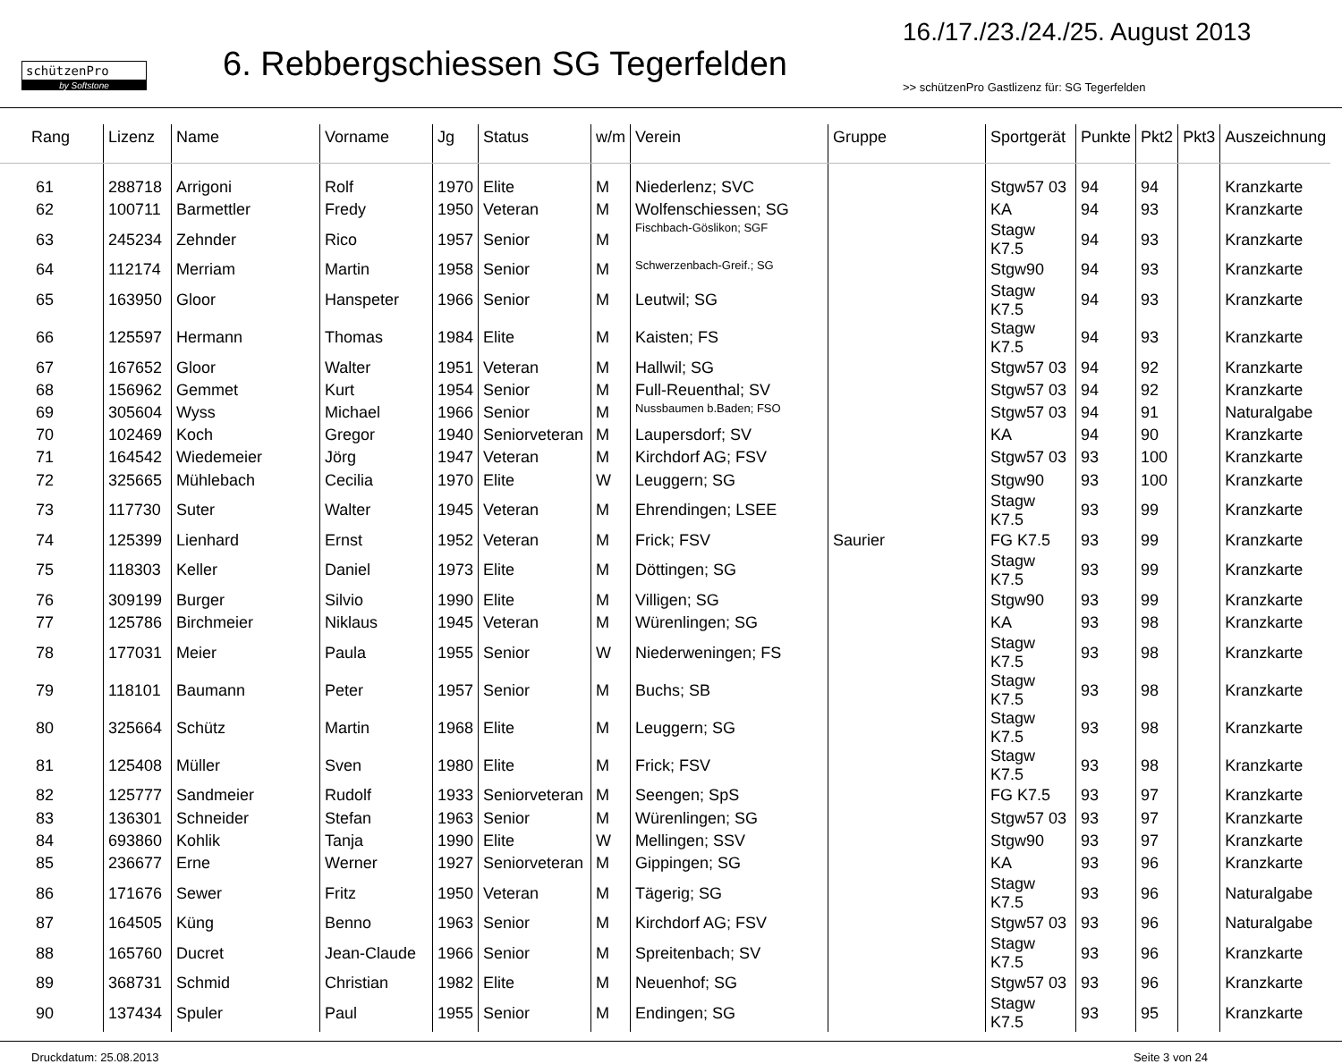schützenPro
by Softstone
6. Rebbergschiessen SG Tegerfelden
16./17./23./24./25. August 2013
>> schützenPro Gastlizenz für: SG Tegerfelden
| Rang | Lizenz | Name | Vorname | Jg | Status | w/m | Verein | Gruppe | Sportgerät | Punkte | Pkt2 | Pkt3 | Auszeichnung |
| --- | --- | --- | --- | --- | --- | --- | --- | --- | --- | --- | --- | --- | --- |
| 61 | 288718 | Arrigoni | Rolf | 1970 | Elite | M | Niederlenz; SVC | | Stgw57 03 | 94 | 94 | | Kranzkarte |
| 62 | 100711 | Barmettler | Fredy | 1950 | Veteran | M | Wolfenschiessen; SG | | KA | 94 | 93 | | Kranzkarte |
| 63 | 245234 | Zehnder | Rico | 1957 | Senior | M | Fischbach-Göslikon; SGF | | Stagw K7.5 | 94 | 93 | | Kranzkarte |
| 64 | 112174 | Merriam | Martin | 1958 | Senior | M | Schwerzenbach-Greif.; SG | | Stgw90 | 94 | 93 | | Kranzkarte |
| 65 | 163950 | Gloor | Hanspeter | 1966 | Senior | M | Leutwil; SG | | Stagw K7.5 | 94 | 93 | | Kranzkarte |
| 66 | 125597 | Hermann | Thomas | 1984 | Elite | M | Kaisten; FS | | Stagw K7.5 | 94 | 93 | | Kranzkarte |
| 67 | 167652 | Gloor | Walter | 1951 | Veteran | M | Hallwil; SG | | Stgw57 03 | 94 | 92 | | Kranzkarte |
| 68 | 156962 | Gemmet | Kurt | 1954 | Senior | M | Full-Reuenthal; SV | | Stgw57 03 | 94 | 92 | | Kranzkarte |
| 69 | 305604 | Wyss | Michael | 1966 | Senior | M | Nussbaumen b.Baden; FSO | | Stgw57 03 | 94 | 91 | | Naturalgabe |
| 70 | 102469 | Koch | Gregor | 1940 | Seniorveteran | M | Laupersdorf; SV | | KA | 94 | 90 | | Kranzkarte |
| 71 | 164542 | Wiedemeier | Jörg | 1947 | Veteran | M | Kirchdorf AG; FSV | | Stgw57 03 | 93 | 100 | | Kranzkarte |
| 72 | 325665 | Mühlebach | Cecilia | 1970 | Elite | W | Leuggern; SG | | Stgw90 | 93 | 100 | | Kranzkarte |
| 73 | 117730 | Suter | Walter | 1945 | Veteran | M | Ehrendingen; LSEE | | Stagw K7.5 | 93 | 99 | | Kranzkarte |
| 74 | 125399 | Lienhard | Ernst | 1952 | Veteran | M | Frick; FSV | Saurier | FG K7.5 | 93 | 99 | | Kranzkarte |
| 75 | 118303 | Keller | Daniel | 1973 | Elite | M | Döttingen; SG | | Stagw K7.5 | 93 | 99 | | Kranzkarte |
| 76 | 309199 | Burger | Silvio | 1990 | Elite | M | Villigen; SG | | Stgw90 | 93 | 99 | | Kranzkarte |
| 77 | 125786 | Birchmeier | Niklaus | 1945 | Veteran | M | Würenlingen; SG | | KA | 93 | 98 | | Kranzkarte |
| 78 | 177031 | Meier | Paula | 1955 | Senior | W | Niederweningen; FS | | Stagw K7.5 | 93 | 98 | | Kranzkarte |
| 79 | 118101 | Baumann | Peter | 1957 | Senior | M | Buchs; SB | | Stagw K7.5 | 93 | 98 | | Kranzkarte |
| 80 | 325664 | Schütz | Martin | 1968 | Elite | M | Leuggern; SG | | Stagw K7.5 | 93 | 98 | | Kranzkarte |
| 81 | 125408 | Müller | Sven | 1980 | Elite | M | Frick; FSV | | Stagw K7.5 | 93 | 98 | | Kranzkarte |
| 82 | 125777 | Sandmeier | Rudolf | 1933 | Seniorveteran | M | Seengen; SpS | | FG K7.5 | 93 | 97 | | Kranzkarte |
| 83 | 136301 | Schneider | Stefan | 1963 | Senior | M | Würenlingen; SG | | Stgw57 03 | 93 | 97 | | Kranzkarte |
| 84 | 693860 | Kohlik | Tanja | 1990 | Elite | W | Mellingen; SSV | | Stgw90 | 93 | 97 | | Kranzkarte |
| 85 | 236677 | Erne | Werner | 1927 | Seniorveteran | M | Gippingen; SG | | KA | 93 | 96 | | Kranzkarte |
| 86 | 171676 | Sewer | Fritz | 1950 | Veteran | M | Tägerig; SG | | Stagw K7.5 | 93 | 96 | | Naturalgabe |
| 87 | 164505 | Küng | Benno | 1963 | Senior | M | Kirchdorf AG; FSV | | Stgw57 03 | 93 | 96 | | Naturalgabe |
| 88 | 165760 | Ducret | Jean-Claude | 1966 | Senior | M | Spreitenbach; SV | | Stagw K7.5 | 93 | 96 | | Kranzkarte |
| 89 | 368731 | Schmid | Christian | 1982 | Elite | M | Neuenhof; SG | | Stgw57 03 | 93 | 96 | | Kranzkarte |
| 90 | 137434 | Spuler | Paul | 1955 | Senior | M | Endingen; SG | | Stagw K7.5 | 93 | 95 | | Kranzkarte |
Druckdatum: 25.08.2013 Seite 3 von 24